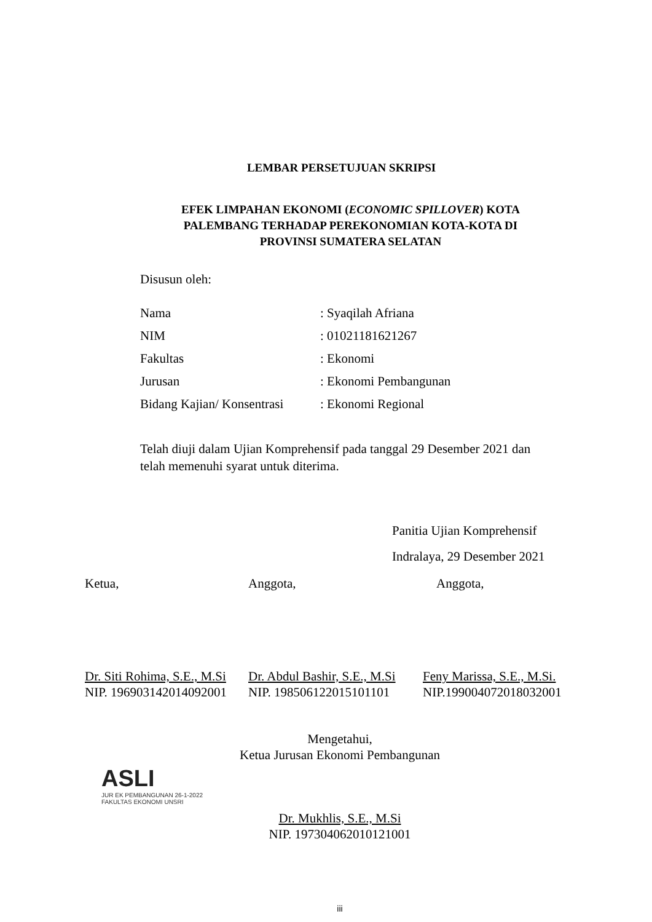LEMBAR PERSETUJUAN SKRIPSI
EFEK LIMPAHAN EKONOMI (ECONOMIC SPILLOVER) KOTA
PALEMBANG TERHADAP PEREKONOMIAN KOTA-KOTA DI
PROVINSI SUMATERA SELATAN
Disusun oleh:
Nama: Syaqilah Afriana
NIM: 01021181621267
Fakultas: Ekonomi
Jurusan: Ekonomi Pembangunan
Bidang Kajian/ Konsentrasi: Ekonomi Regional
Telah diuji dalam Ujian Komprehensif pada tanggal 29 Desember 2021 dan telah memenuhi syarat untuk diterima.
Panitia Ujian Komprehensif
Indralaya, 29 Desember 2021
Ketua,
Dr. Siti Rohima, S.E., M.Si
NIP. 196903142014092001
Anggota,
Dr. Abdul Bashir, S.E., M.Si
NIP. 198506122015101101
Anggota,
Feny Marissa, S.E., M.Si.
NIP.199004072018032001
Mengetahui,
Ketua Jurusan Ekonomi Pembangunan
ASLI
JUR EK PEMBANGUNAN 26-1-2022
FAKULTAS EKONOMI UNSRI
Dr. Mukhlis, S.E., M.Si
NIP. 197304062010121001
iii